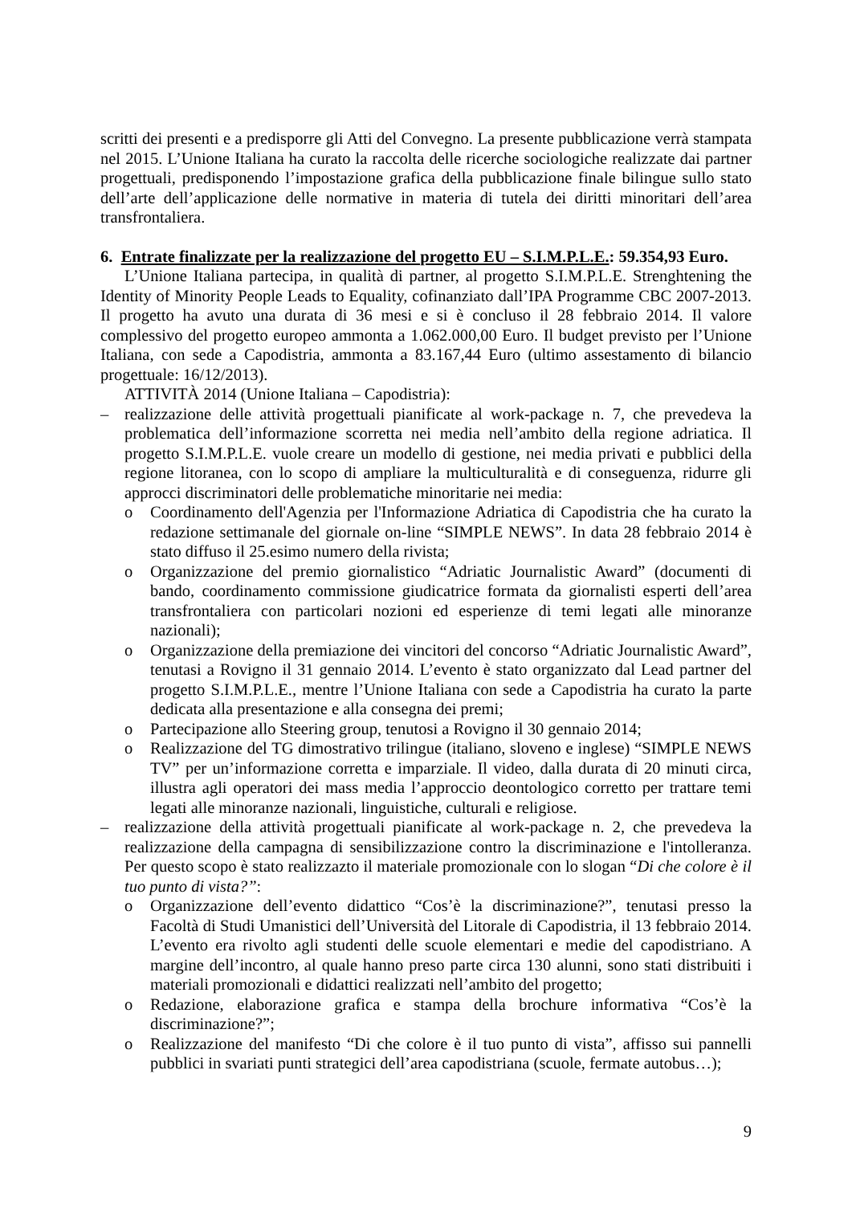scritti dei presenti e a predisporre gli Atti del Convegno. La presente pubblicazione verrà stampata nel 2015. L’Unione Italiana ha curato la raccolta delle ricerche sociologiche realizzate dai partner progettuali, predisponendo l’impostazione grafica della pubblicazione finale bilingue sullo stato dell’arte dell’applicazione delle normative in materia di tutela dei diritti minoritari dell’area transfrontaliera.
6. Entrate finalizzate per la realizzazione del progetto EU – S.I.M.P.L.E.: 59.354,93 Euro.
L’Unione Italiana partecipa, in qualità di partner, al progetto S.I.M.P.L.E. Strenghtening the Identity of Minority People Leads to Equality, cofinanziato dall’IPA Programme CBC 2007-2013. Il progetto ha avuto una durata di 36 mesi e si è concluso il 28 febbraio 2014. Il valore complessivo del progetto europeo ammonta a 1.062.000,00 Euro. Il budget previsto per l’Unione Italiana, con sede a Capodistria, ammonta a 83.167,44 Euro (ultimo assestamento di bilancio progettuale: 16/12/2013).
ATTIVITÀ 2014 (Unione Italiana – Capodistria):
– realizzazione delle attività progettuali pianificate al work-package n. 7, che prevedeva la problematica dell’informazione scorretta nei media nell’ambito della regione adriatica. Il progetto S.I.M.P.L.E. vuole creare un modello di gestione, nei media privati e pubblici della regione litoranea, con lo scopo di ampliare la multiculturalità e di conseguenza, ridurre gli approcci discriminatori delle problematiche minoritarie nei media:
o Coordinamento dell'Agenzia per l'Informazione Adriatica di Capodistria che ha curato la redazione settimanale del giornale on-line “SIMPLE NEWS”. In data 28 febbraio 2014 è stato diffuso il 25.esimo numero della rivista;
o Organizzazione del premio giornalistico “Adriatic Journalistic Award” (documenti di bando, coordinamento commissione giudicatrice formata da giornalisti esperti dell’area transfrontaliera con particolari nozioni ed esperienze di temi legati alle minoranze nazionali);
o Organizzazione della premiazione dei vincitori del concorso “Adriatic Journalistic Award”, tenutasi a Rovigno il 31 gennaio 2014. L’evento è stato organizzato dal Lead partner del progetto S.I.M.P.L.E., mentre l’Unione Italiana con sede a Capodistria ha curato la parte dedicata alla presentazione e alla consegna dei premi;
o Partecipazione allo Steering group, tenutosi a Rovigno il 30 gennaio 2014;
o Realizzazione del TG dimostrativo trilingue (italiano, sloveno e inglese) “SIMPLE NEWS TV” per un’informazione corretta e imparziale. Il video, dalla durata di 20 minuti circa, illustra agli operatori dei mass media l’approccio deontologico corretto per trattare temi legati alle minoranze nazionali, linguistiche, culturali e religiose.
– realizzazione della attività progettuali pianificate al work-package n. 2, che prevedeva la realizzazione della campagna di sensibilizzazione contro la discriminazione e l'intolleranza. Per questo scopo è stato realizzazto il materiale promozionale con lo slogan “Di che colore è il tuo punto di vista?”:
o Organizzazione dell’evento didattico “Cos’è la discriminazione?”, tenutasi presso la Facoltà di Studi Umanistici dell’Università del Litorale di Capodistria, il 13 febbraio 2014. L’evento era rivolto agli studenti delle scuole elementari e medie del capodistriano. A margine dell’incontro, al quale hanno preso parte circa 130 alunni, sono stati distribuiti i materiali promozionali e didattici realizzati nell’ambito del progetto;
o Redazione, elaborazione grafica e stampa della brochure informativa “Cos’è la discriminazione?”;
o Realizzazione del manifesto “Di che colore è il tuo punto di vista”, affisso sui pannelli pubblici in svariati punti strategici dell’area capodistriana (scuole, fermate autobus…);
9